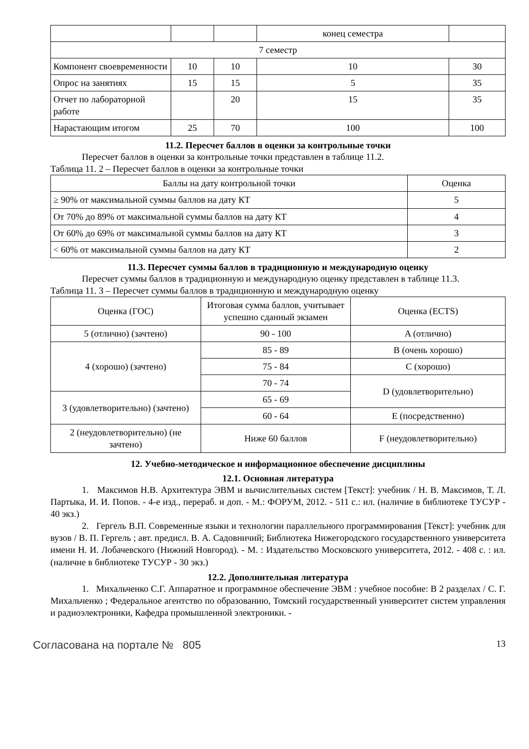| | | | конец семестра | |
| 7 семестр | | | | |
| Компонент своевременности | 10 | 10 | 10 | 30 |
| Опрос на занятиях | 15 | 15 | 5 | 35 |
| Отчет по лабораторной работе | | 20 | 15 | 35 |
| Нарастающим итогом | 25 | 70 | 100 | 100 |
11.2. Пересчет баллов в оценки за контрольные точки
Пересчет баллов в оценки за контрольные точки представлен в таблице 11.2.
Таблица 11. 2 – Пересчет баллов в оценки за контрольные точки
| Баллы на дату контрольной точки | Оценка |
| --- | --- |
| ≥ 90% от максимальной суммы баллов на дату КТ | 5 |
| От 70% до 89% от максимальной суммы баллов на дату КТ | 4 |
| От 60% до 69% от максимальной суммы баллов на дату КТ | 3 |
| < 60% от максимальной суммы баллов на дату КТ | 2 |
11.3. Пересчет суммы баллов в традиционную и международную оценку
Пересчет суммы баллов в традиционную и международную оценку представлен в таблице 11.3.
Таблица 11. 3 – Пересчет суммы баллов в традиционную и международную оценку
| Оценка (ГОС) | Итоговая сумма баллов, учитывает успешно сданный экзамен | Оценка (ECTS) |
| 5 (отлично) (зачтено) | 90 - 100 | A (отлично) |
| 4 (хорошо) (зачтено) | 85 - 89 | B (очень хорошо) |
| | 75 - 84 | C (хорошо) |
| | 70 - 74 | D (удовлетворительно) |
| 3 (удовлетворительно) (зачтено) | 65 - 69 | |
| | 60 - 64 | E (посредственно) |
| 2 (неудовлетворительно) (не зачтено) | Ниже 60 баллов | F (неудовлетворительно) |
12. Учебно-методическое и информационное обеспечение дисциплины
12.1. Основная литература
1. Максимов Н.В. Архитектура ЭВМ и вычислительных систем [Текст]: учебник / Н. В. Максимов, Т. Л. Партыка, И. И. Попов. - 4-е изд., перераб. и доп. - М.: ФОРУМ, 2012. - 511 с.: ил. (наличие в библиотеке ТУСУР - 40 экз.)
2. Гергель В.П. Современные языки и технологии параллельного программирования [Текст]: учебник для вузов / В. П. Гергель ; авт. предисл. В. А. Садовничий; Библиотека Нижегородского государственного университета имени Н. И. Лобачевского (Нижний Новгород). - М. : Издательство Московского университета, 2012. - 408 с. : ил. (наличие в библиотеке ТУСУР - 30 экз.)
12.2. Дополнительная литература
1. Михальченко С.Г. Аппаратное и программное обеспечение ЭВМ : учебное пособие: В 2 разделах / С. Г. Михальченко ; Федеральное агентство по образованию, Томский государственный университет систем управления и радиоэлектроники, Кафедра промышленной электроники. -
Согласована на портале № 805 13